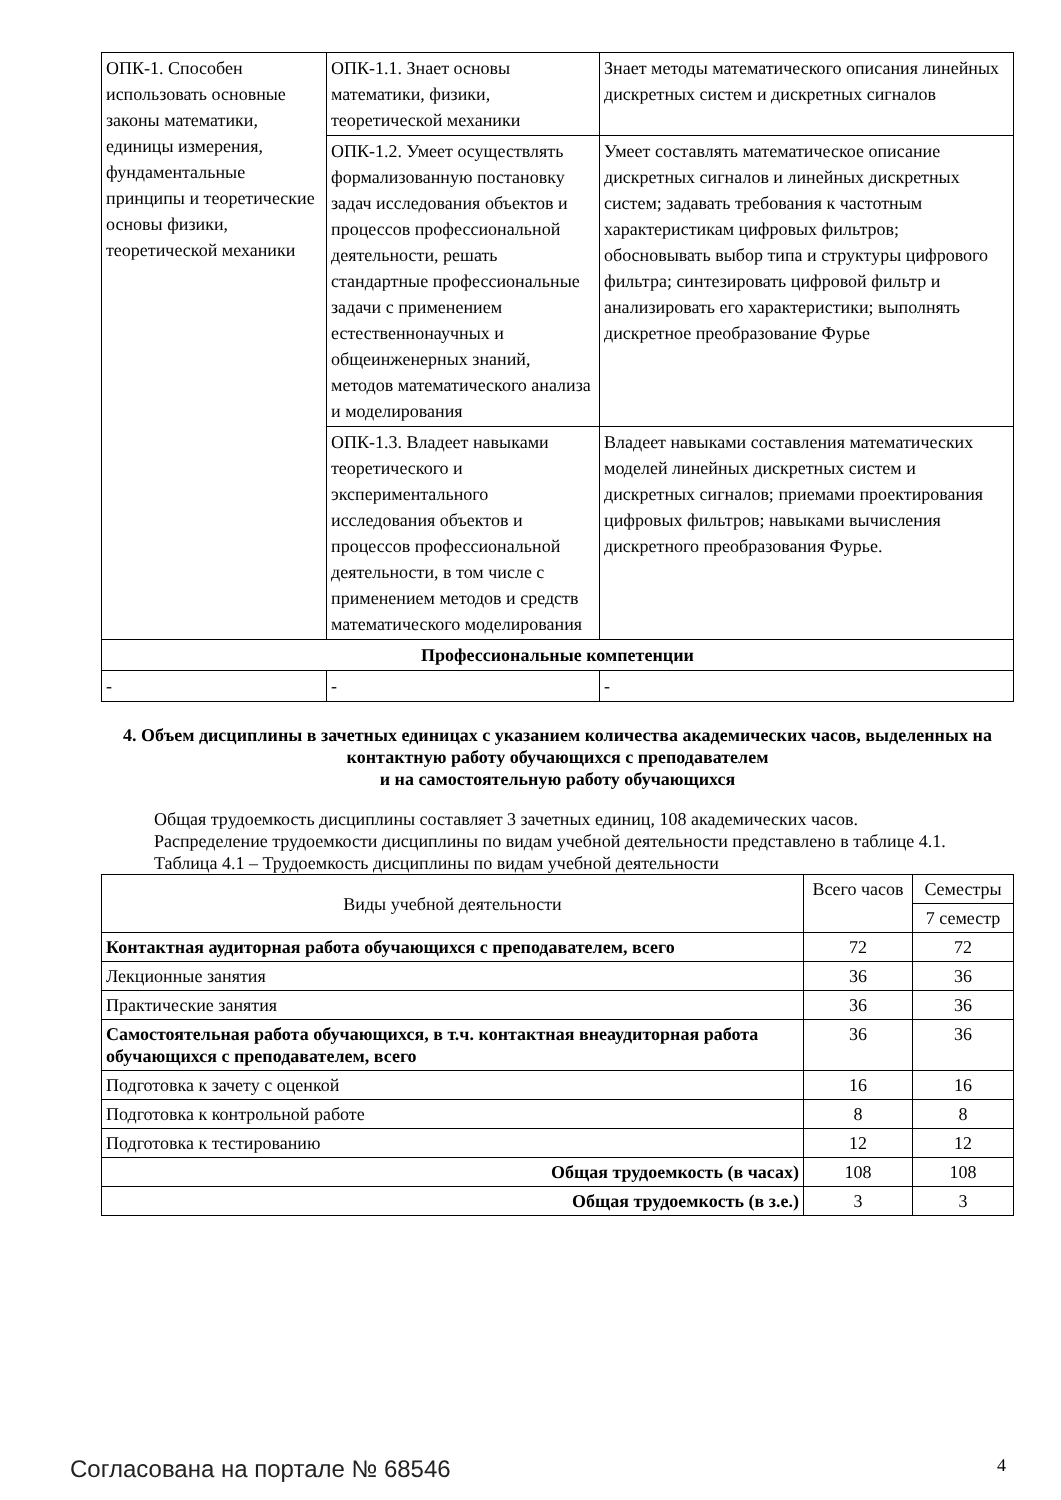| ОПК-1. Способен использовать основные законы математики, единицы измерения, фундаментальные принципы и теоретические основы физики, теоретической механики | ОПК-1.1. Знает основы математики, физики, теоретической механики | Знает методы математического описания линейных дискретных систем и дискретных сигналов |
| | ОПК-1.2. Умеет осуществлять формализованную постановку задач исследования объектов и процессов профессиональной деятельности, решать стандартные профессиональные задачи с применением естественнонаучных и общеинженерных знаний, методов математического анализа и моделирования | Умеет составлять математическое описание дискретных сигналов и линейных дискретных систем; задавать требования к частотным характеристикам цифровых фильтров; обосновывать выбор типа и структуры цифрового фильтра; синтезировать цифровой фильтр и анализировать его характеристики; выполнять дискретное преобразование Фурье |
| | ОПК-1.3. Владеет навыками теоретического и экспериментального исследования объектов и процессов профессиональной деятельности, в том числе с применением методов и средств математического моделирования | Владеет навыками составления математических моделей линейных дискретных систем и дискретных сигналов; приемами проектирования цифровых фильтров; навыками вычисления дискретного преобразования Фурье. |
| Профессиональные компетенции | | |
| - | - | - |
4. Объем дисциплины в зачетных единицах с указанием количества академических часов, выделенных на контактную работу обучающихся с преподавателем
и на самостоятельную работу обучающихся
Общая трудоемкость дисциплины составляет 3 зачетных единиц, 108 академических часов.
Распределение трудоемкости дисциплины по видам учебной деятельности представлено в таблице 4.1.
Таблица 4.1 – Трудоемкость дисциплины по видам учебной деятельности
| Виды учебной деятельности | Всего часов | Семестры |
| --- | --- | --- |
| | | 7 семестр |
| Контактная аудиторная работа обучающихся с преподавателем, всего | 72 | 72 |
| Лекционные занятия | 36 | 36 |
| Практические занятия | 36 | 36 |
| Самостоятельная работа обучающихся, в т.ч. контактная внеаудиторная работа обучающихся с преподавателем, всего | 36 | 36 |
| Подготовка к зачету с оценкой | 16 | 16 |
| Подготовка к контрольной работе | 8 | 8 |
| Подготовка к тестированию | 12 | 12 |
| Общая трудоемкость (в часах) | 108 | 108 |
| Общая трудоемкость (в з.е.) | 3 | 3 |
Согласована на портале № 68546 4